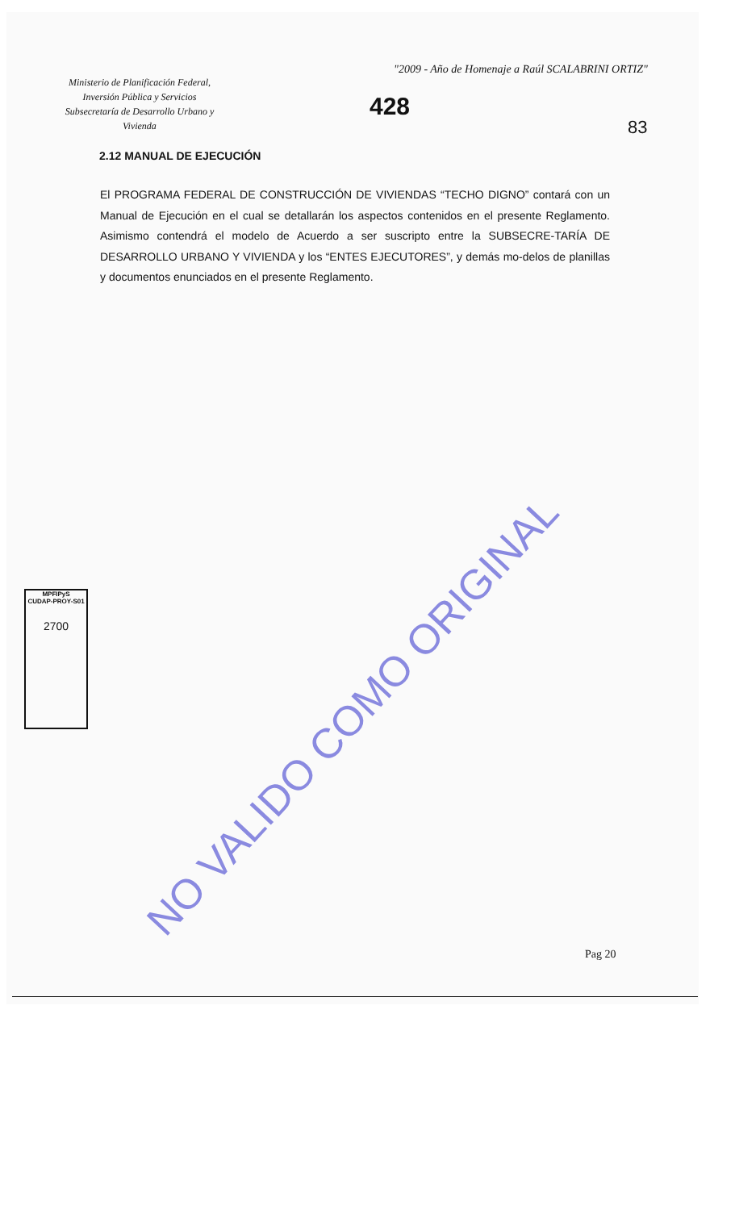Ministerio de Planificación Federal,
Inversión Pública y Servicios
Subsecretaría de Desarrollo Urbano y
Vivienda
"2009 - Año de Homenaje a Raúl SCALABRINI ORTIZ"
428
83
2.12 MANUAL DE EJECUCIÓN
El PROGRAMA FEDERAL DE CONSTRUCCIÓN DE VIVIENDAS “TECHO DIGNO” contará con un Manual de Ejecución en el cual se detallarán los aspectos contenidos en el presente Reglamento. Asimismo contendrá el modelo de Acuerdo a ser suscripto entre la SUBSECRE-TARÍA DE DESARROLLO URBANO Y VIVIENDA y los “ENTES EJECUTORES”, y demás mo-delos de planillas y documentos enunciados en el presente Reglamento.
MPFIPyS
CUDAP-PROY-S01
2700
Pag 20
NO VALIDO COMO ORIGINAL